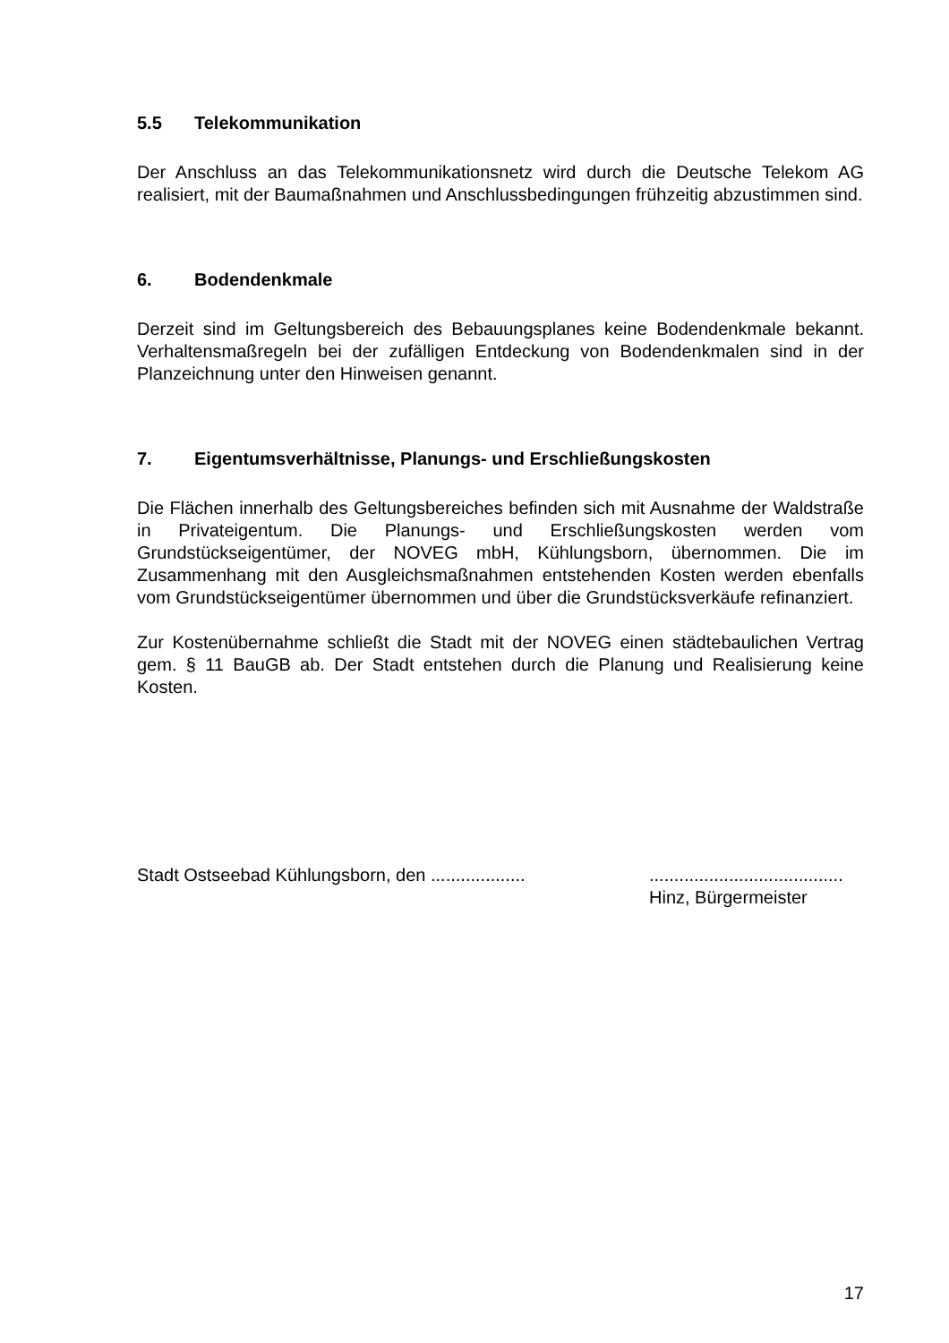5.5 Telekommunikation
Der Anschluss an das Telekommunikationsnetz wird durch die Deutsche Telekom AG realisiert, mit der Baumaßnahmen und Anschlussbedingungen frühzeitig abzustimmen sind.
6. Bodendenkmale
Derzeit sind im Geltungsbereich des Bebauungsplanes keine Bodendenkmale bekannt. Verhaltensmaßregeln bei der zufälligen Entdeckung von Bodendenkmalen sind in der Planzeichnung unter den Hinweisen genannt.
7. Eigentumsverhältnisse, Planungs- und Erschließungskosten
Die Flächen innerhalb des Geltungsbereiches befinden sich mit Ausnahme der Waldstraße in Privateigentum. Die Planungs- und Erschließungskosten werden vom Grundstückseigentümer, der NOVEG mbH, Kühlungsborn, übernommen. Die im Zusammenhang mit den Ausgleichsmaßnahmen entstehenden Kosten werden ebenfalls vom Grundstückseigentümer übernommen und über die Grundstücksverkäufe refinanziert.
Zur Kostenübernahme schließt die Stadt mit der NOVEG einen städtebaulichen Vertrag gem. § 11 BauGB ab. Der Stadt entstehen durch die Planung und Realisierung keine Kosten.
Stadt Ostseebad Kühlungsborn, den ...................
.......................................
Hinz, Bürgermeister
17